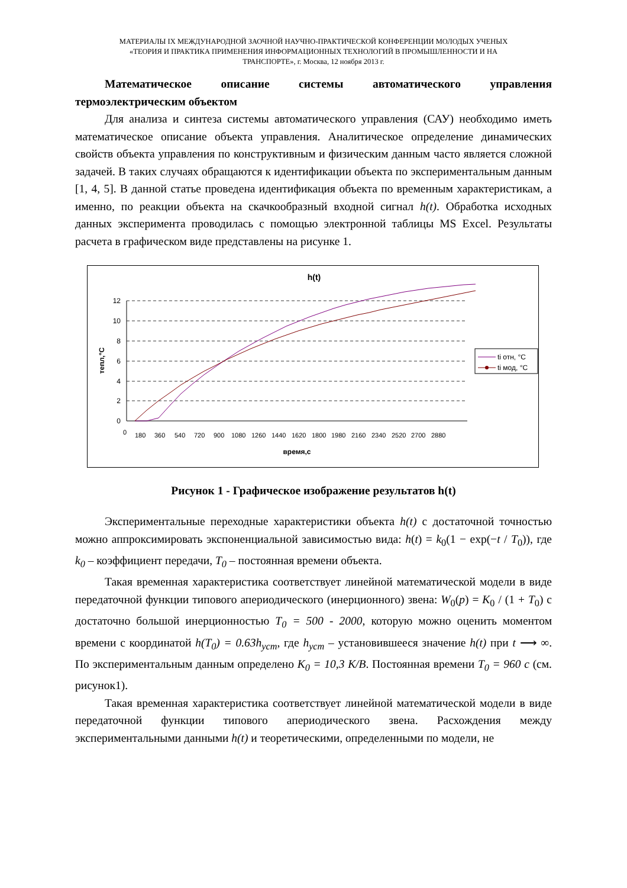МАТЕРИАЛЫ IX МЕЖДУНАРОДНОЙ ЗАОЧНОЙ НАУЧНО-ПРАКТИЧЕСКОЙ КОНФЕРЕНЦИИ МОЛОДЫХ УЧЕНЫХ
«ТЕОРИЯ И ПРАКТИКА ПРИМЕНЕНИЯ ИНФОРМАЦИОННЫХ ТЕХНОЛОГИЙ В ПРОМЫШЛЕННОСТИ И НА
ТРАНСПОРТЕ», г. Москва, 12 ноября 2013 г.
Математическое описание системы автоматического управления термоэлектрическим объектом
Для анализа и синтеза системы автоматического управления (САУ) необходимо иметь математическое описание объекта управления. Аналитическое определение динамических свойств объекта управления по конструктивным и физическим данным часто является сложной задачей. В таких случаях обращаются к идентификации объекта по экспериментальным данным [1, 4, 5]. В данной статье проведена идентификация объекта по временным характеристикам, а именно, по реакции объекта на скачкообразный входной сигнал h(t). Обработка исходных данных эксперимента проводилась с помощью электронной таблицы MS Excel. Результаты расчета в графическом виде представлены на рисунке 1.
h(t)
12
10
8
6
4
2
0
тепл,°С
0
180
360
540
720
900
1080
1260
1440
1620
1800
1980
2160
2340
2520
2700
2880
время,с
ti отн, °С
ti мод, °С
Рисунок 1 - Графическое изображение результатов h(t)
Экспериментальные переходные характеристики объекта h(t) с достаточной точностью можно аппроксимировать экспоненциальной зависимостью вида: h(t) = k<sub>0</sub>(1 − exp(−t / T<sub>0</sub>)), где k<sub>0</sub> – коэффициент передачи, T<sub>0</sub> – постоянная времени объекта.
Такая временная характеристика соответствует линейной математической модели в виде передаточной функции типового апериодического (инерционного) звена: W<sub>0</sub>(p) = K<sub>0</sub> / (1 + T<sub>0</sub>) с достаточно большой инерционностью T<sub>0</sub> = 500 - 2000, которую можно оценить моментом времени с координатой h(T<sub>0</sub>) = 0.63h<sub>уст</sub>, где h<sub>уст</sub> – установившееся значение h(t) при t ⟶ ∞. По экспериментальным данным определено K<sub>0</sub> = 10,3 К/В. Постоянная времени T<sub>0</sub> = 960 с (см. рисунок1).
Такая временная характеристика соответствует линейной математической модели в виде передаточной функции типового апериодического звена. Расхождения между экспериментальными данными h(t) и теоретическими, определенными по модели, не